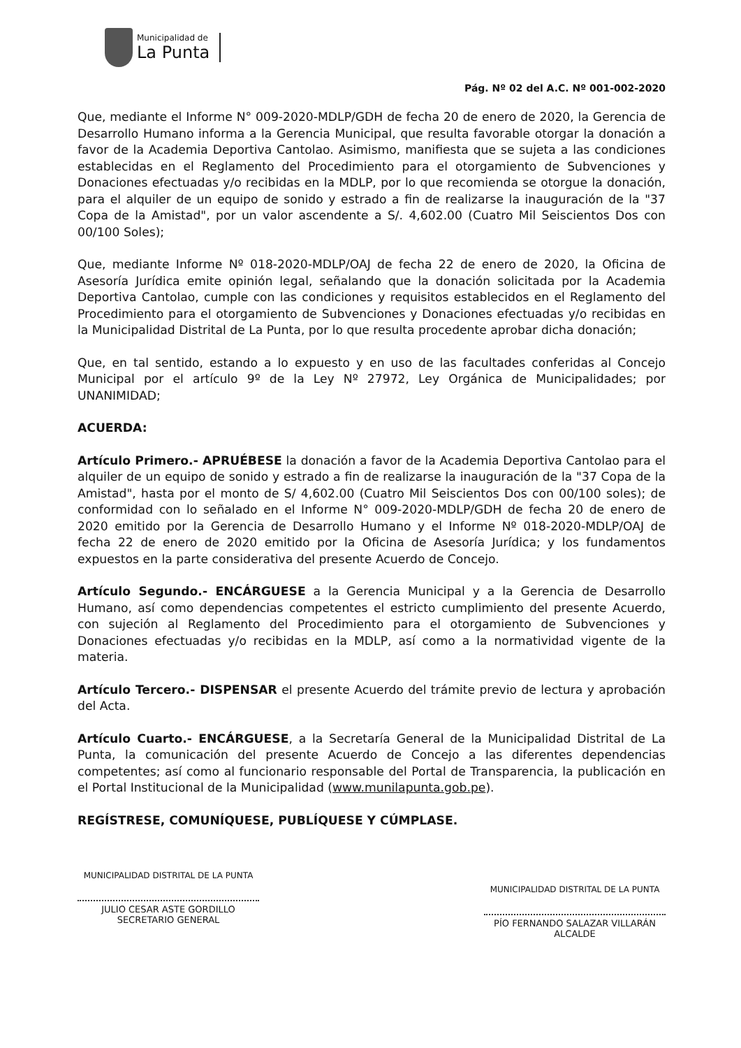Municipalidad de
La Punta
Pág. Nº 02 del A.C. Nº 001-002-2020
Que, mediante el Informe N° 009-2020-MDLP/GDH de fecha 20 de enero de 2020, la Gerencia de Desarrollo Humano informa a la Gerencia Municipal, que resulta favorable otorgar la donación a favor de la Academia Deportiva Cantolao. Asimismo, manifiesta que se sujeta a las condiciones establecidas en el Reglamento del Procedimiento para el otorgamiento de Subvenciones y Donaciones efectuadas y/o recibidas en la MDLP, por lo que recomienda se otorgue la donación, para el alquiler de un equipo de sonido y estrado a fin de realizarse la inauguración de la "37 Copa de la Amistad", por un valor ascendente a S/. 4,602.00 (Cuatro Mil Seiscientos Dos con 00/100 Soles);
Que, mediante Informe Nº 018-2020-MDLP/OAJ de fecha 22 de enero de 2020, la Oficina de Asesoría Jurídica emite opinión legal, señalando que la donación solicitada por la Academia Deportiva Cantolao, cumple con las condiciones y requisitos establecidos en el Reglamento del Procedimiento para el otorgamiento de Subvenciones y Donaciones efectuadas y/o recibidas en la Municipalidad Distrital de La Punta, por lo que resulta procedente aprobar dicha donación;
Que, en tal sentido, estando a lo expuesto y en uso de las facultades conferidas al Concejo Municipal por el artículo 9º de la Ley Nº 27972, Ley Orgánica de Municipalidades; por UNANIMIDAD;
ACUERDA:
Artículo Primero.- APRUÉBESE la donación a favor de la Academia Deportiva Cantolao para el alquiler de un equipo de sonido y estrado a fin de realizarse la inauguración de la "37 Copa de la Amistad", hasta por el monto de S/ 4,602.00 (Cuatro Mil Seiscientos Dos con 00/100 soles); de conformidad con lo señalado en el Informe N° 009-2020-MDLP/GDH de fecha 20 de enero de 2020 emitido por la Gerencia de Desarrollo Humano y el Informe Nº 018-2020-MDLP/OAJ de fecha 22 de enero de 2020 emitido por la Oficina de Asesoría Jurídica; y los fundamentos expuestos en la parte considerativa del presente Acuerdo de Concejo.
Artículo Segundo.- ENCÁRGUESE a la Gerencia Municipal y a la Gerencia de Desarrollo Humano, así como dependencias competentes el estricto cumplimiento del presente Acuerdo, con sujeción al Reglamento del Procedimiento para el otorgamiento de Subvenciones y Donaciones efectuadas y/o recibidas en la MDLP, así como a la normatividad vigente de la materia.
Artículo Tercero.- DISPENSAR el presente Acuerdo del trámite previo de lectura y aprobación del Acta.
Artículo Cuarto.- ENCÁRGUESE, a la Secretaría General de la Municipalidad Distrital de La Punta, la comunicación del presente Acuerdo de Concejo a las diferentes dependencias competentes; así como al funcionario responsable del Portal de Transparencia, la publicación en el Portal Institucional de la Municipalidad (www.munilapunta.gob.pe).
REGÍSTRESE, COMUNÍQUESE, PUBLÍQUESE Y CÚMPLASE.
MUNICIPALIDAD DISTRITAL DE LA PUNTA
JULIO CESAR ASTE GORDILLO
SECRETARIO GENERAL
MUNICIPALIDAD DISTRITAL DE LA PUNTA
PÍO FERNANDO SALAZAR VILLARÁN
ALCALDE